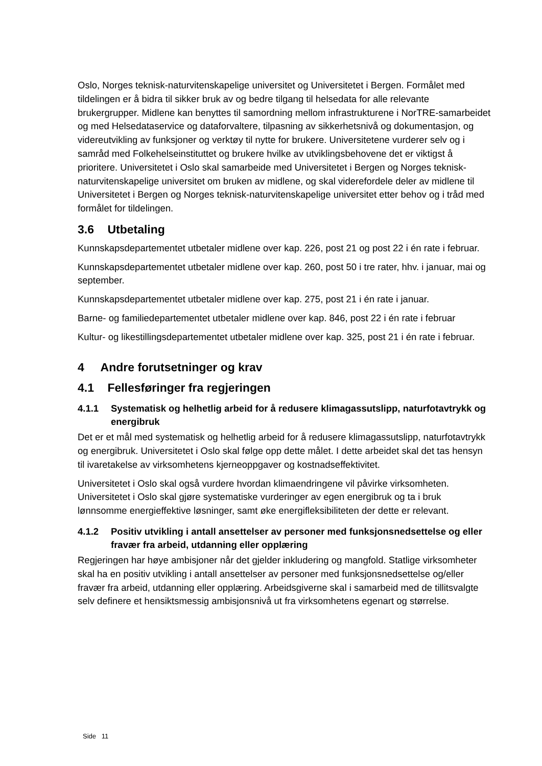Oslo, Norges teknisk-naturvitenskapelige universitet og Universitetet i Bergen. Formålet med tildelingen er å bidra til sikker bruk av og bedre tilgang til helsedata for alle relevante brukergrupper. Midlene kan benyttes til samordning mellom infrastrukturene i NorTRE-samarbeidet og med Helsedataservice og dataforvaltere, tilpasning av sikkerhetsnivå og dokumentasjon, og videreutvikling av funksjoner og verktøy til nytte for brukere. Universitetene vurderer selv og i samråd med Folkehelseinstituttet og brukere hvilke av utviklingsbehovene det er viktigst å prioritere. Universitetet i Oslo skal samarbeide med Universitetet i Bergen og Norges teknisk-naturvitenskapelige universitet om bruken av midlene, og skal viderefordele deler av midlene til Universitetet i Bergen og Norges teknisk-naturvitenskapelige universitet etter behov og i tråd med formålet for tildelingen.
3.6 Utbetaling
Kunnskapsdepartementet utbetaler midlene over kap. 226, post 21 og post 22 i én rate i februar.
Kunnskapsdepartementet utbetaler midlene over kap. 260, post 50 i tre rater, hhv. i januar, mai og september.
Kunnskapsdepartementet utbetaler midlene over kap. 275, post 21 i én rate i januar.
Barne- og familiedepartementet utbetaler midlene over kap. 846, post 22 i én rate i februar
Kultur- og likestillingsdepartementet utbetaler midlene over kap. 325, post 21 i én rate i februar.
4 Andre forutsetninger og krav
4.1 Fellesføringer fra regjeringen
4.1.1 Systematisk og helhetlig arbeid for å redusere klimagassutslipp, naturfotavtrykk og energibruk
Det er et mål med systematisk og helhetlig arbeid for å redusere klimagassutslipp, naturfotavtrykk og energibruk. Universitetet i Oslo skal følge opp dette målet. I dette arbeidet skal det tas hensyn til ivaretakelse av virksomhetens kjerneoppgaver og kostnadseffektivitet.
Universitetet i Oslo skal også vurdere hvordan klimaendringene vil påvirke virksomheten. Universitetet i Oslo skal gjøre systematiske vurderinger av egen energibruk og ta i bruk lønnsomme energieffektive løsninger, samt øke energifleksibiliteten der dette er relevant.
4.1.2 Positiv utvikling i antall ansettelser av personer med funksjonsnedsettelse og eller fravær fra arbeid, utdanning eller opplæring
Regjeringen har høye ambisjoner når det gjelder inkludering og mangfold. Statlige virksomheter skal ha en positiv utvikling i antall ansettelser av personer med funksjonsnedsettelse og/eller fravær fra arbeid, utdanning eller opplæring. Arbeidsgiverne skal i samarbeid med de tillitsvalgte selv definere et hensiktsmessig ambisjonsnivå ut fra virksomhetens egenart og størrelse.
Side 11